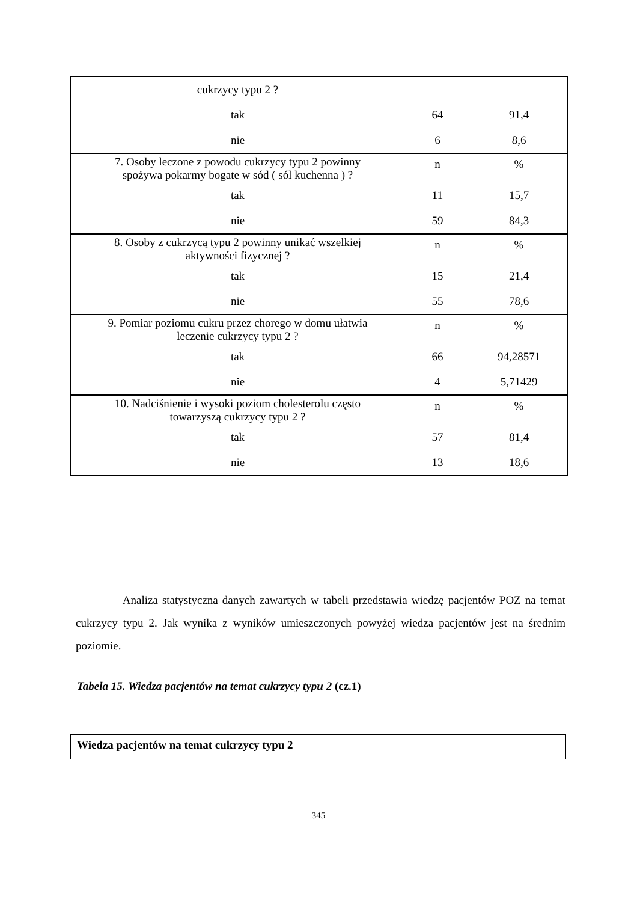| cukrzycy typu 2 ? | | |
| tak | 64 | 91,4 |
| nie | 6 | 8,6 |
| 7. Osoby leczone z powodu cukrzycy typu 2 powinny spożywa pokarmy bogate w sód ( sól kuchenna ) ? | n | % |
| tak | 11 | 15,7 |
| nie | 59 | 84,3 |
| 8. Osoby z cukrzycą typu 2 powinny unikać wszelkiej aktywności fizycznej ? | n | % |
| tak | 15 | 21,4 |
| nie | 55 | 78,6 |
| 9. Pomiar poziomu cukru przez chorego w domu ułatwia leczenie cukrzycy typu 2 ? | n | % |
| tak | 66 | 94,28571 |
| nie | 4 | 5,71429 |
| 10. Nadciśnienie i wysoki poziom cholesterolu często towarzyszą cukrzycy typu 2 ? | n | % |
| tak | 57 | 81,4 |
| nie | 13 | 18,6 |
Analiza statystyczna danych zawartych w tabeli przedstawia wiedzę pacjentów POZ na temat cukrzycy typu 2. Jak wynika z wyników umieszczonych powyżej wiedza pacjentów jest na średnim poziomie.
Tabela 15. Wiedza pacjentów na temat cukrzycy typu 2 (cz.1)
Wiedza pacjentów na temat cukrzycy typu 2
345